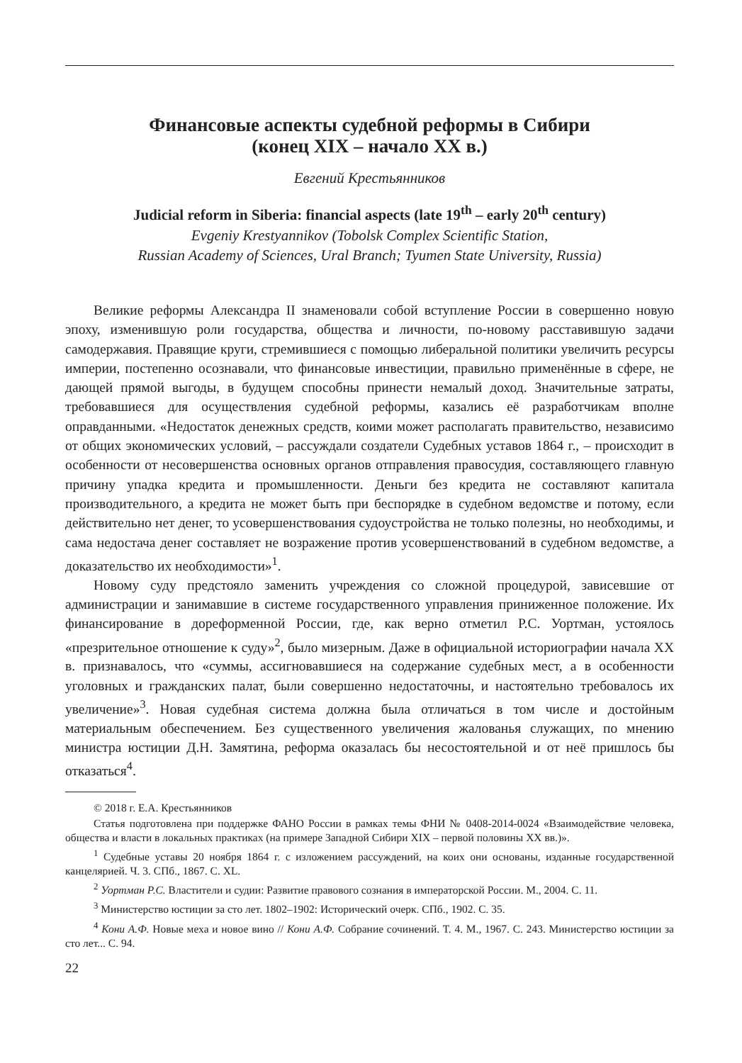Финансовые аспекты судебной реформы в Сибири
(конец XIX – начало XX в.)
Евгений Крестьянников
Judicial reform in Siberia: financial aspects (late 19<sup>th</sup> – early 20<sup>th</sup> century)
Evgeniy Krestyannikov (Tobolsk Complex Scientific Station,
Russian Academy of Sciences, Ural Branch; Tyumen State University, Russia)
Великие реформы Александра II знаменовали собой вступление России в совершенно новую эпоху, изменившую роли государства, общества и личности, по-новому расставившую задачи самодержавия. Правящие круги, стремившиеся с помощью либеральной политики увеличить ресурсы империи, постепенно осознавали, что финансовые инвестиции, правильно применённые в сфере, не дающей прямой выгоды, в будущем способны принести немалый доход. Значительные затраты, требовавшиеся для осуществления судебной реформы, казались её разработчикам вполне оправданными. «Недостаток денежных средств, коими может располагать правительство, независимо от общих экономических условий, – рассуждали создатели Судебных уставов 1864 г., – происходит в особенности от несовершенства основных органов отправления правосудия, составляющего главную причину упадка кредита и промышленности. Деньги без кредита не составляют капитала производительного, а кредита не может быть при беспорядке в судебном ведомстве и потому, если действительно нет денег, то усовершенствования судоустройства не только полезны, но необходимы, и сама недостача денег составляет не возражение против усовершенствований в судебном ведомстве, а доказательство их необходимости»<sup>1</sup>.
Новому суду предстояло заменить учреждения со сложной процедурой, зависевшие от администрации и занимавшие в системе государственного управления приниженное положение. Их финансирование в дореформенной России, где, как верно отметил Р.С. Уортман, устоялось «презрительное отношение к суду»<sup>2</sup>, было мизерным. Даже в официальной историографии начала XX в. признавалось, что «суммы, ассигновавшиеся на содержание судебных мест, а в особенности уголовных и гражданских палат, были совершенно недостаточны, и настоятельно требовалось их увеличение»<sup>3</sup>. Новая судебная система должна была отличаться в том числе и достойным материальным обеспечением. Без существенного увеличения жалованья служащих, по мнению министра юстиции Д.Н. Замятина, реформа оказалась бы несостоятельной и от неё пришлось бы отказаться<sup>4</sup>.
© 2018 г. Е.А. Крестьянников
Статья подготовлена при поддержке ФАНО России в рамках темы ФНИ № 0408-2014-0024 «Взаимодействие человека, общества и власти в локальных практиках (на примере Западной Сибири XIX – первой половины XX вв.)».
<sup>1</sup> Судебные уставы 20 ноября 1864 г. с изложением рассуждений, на коих они основаны, изданные государственной канцелярией. Ч. 3. СПб., 1867. С. XL.
<sup>2</sup> Уортман Р.С. Властители и судии: Развитие правового сознания в императорской России. М., 2004. С. 11.
<sup>3</sup> Министерство юстиции за сто лет. 1802–1902: Исторический очерк. СПб., 1902. С. 35.
<sup>4</sup> Кони А.Ф. Новые меха и новое вино // Кони А.Ф. Собрание сочинений. Т. 4. М., 1967. С. 243. Министерство юстиции за сто лет... С. 94.
22